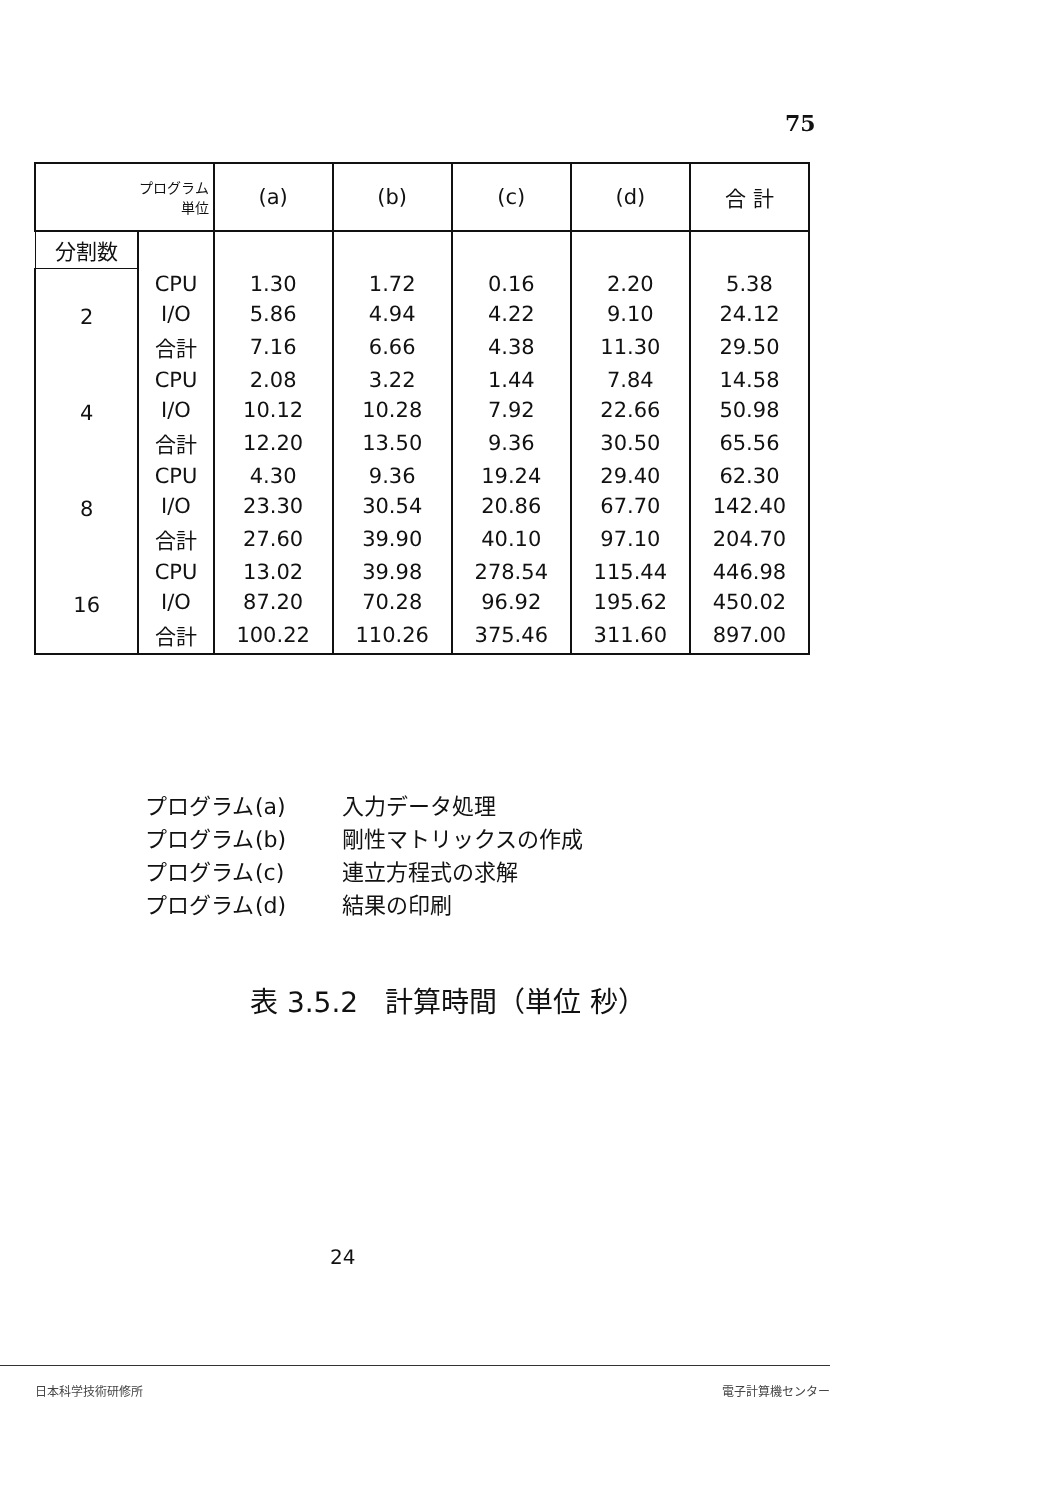75
| プログラム 単位 | | (a) | (b) | (c) | (d) | 合 計 |
| --- | --- | --- | --- | --- | --- | --- |
| 分割数 | | | | | | |
| 2 | CPU | 1.30 | 1.72 | 0.16 | 2.20 | 5.38 |
| | I/O | 5.86 | 4.94 | 4.22 | 9.10 | 24.12 |
| | 合計 | 7.16 | 6.66 | 4.38 | 11.30 | 29.50 |
| 4 | CPU | 2.08 | 3.22 | 1.44 | 7.84 | 14.58 |
| | I/O | 10.12 | 10.28 | 7.92 | 22.66 | 50.98 |
| | 合計 | 12.20 | 13.50 | 9.36 | 30.50 | 65.56 |
| 8 | CPU | 4.30 | 9.36 | 19.24 | 29.40 | 62.30 |
| | I/O | 23.30 | 30.54 | 20.86 | 67.70 | 142.40 |
| | 合計 | 27.60 | 39.90 | 40.10 | 97.10 | 204.70 |
| 16 | CPU | 13.02 | 39.98 | 278.54 | 115.44 | 446.98 |
| | I/O | 87.20 | 70.28 | 96.92 | 195.62 | 450.02 |
| | 合計 | 100.22 | 110.26 | 375.46 | 311.60 | 897.00 |
プログラム (a) 入力データ処理
プログラム (b) 剛性マトリックスの作成
プログラム (c) 連立方程式の求解
プログラム (d) 結果の印刷
表 3.5.2 計算時間（単位 秒）
24
日本科学技術研修所 電子計算機センター